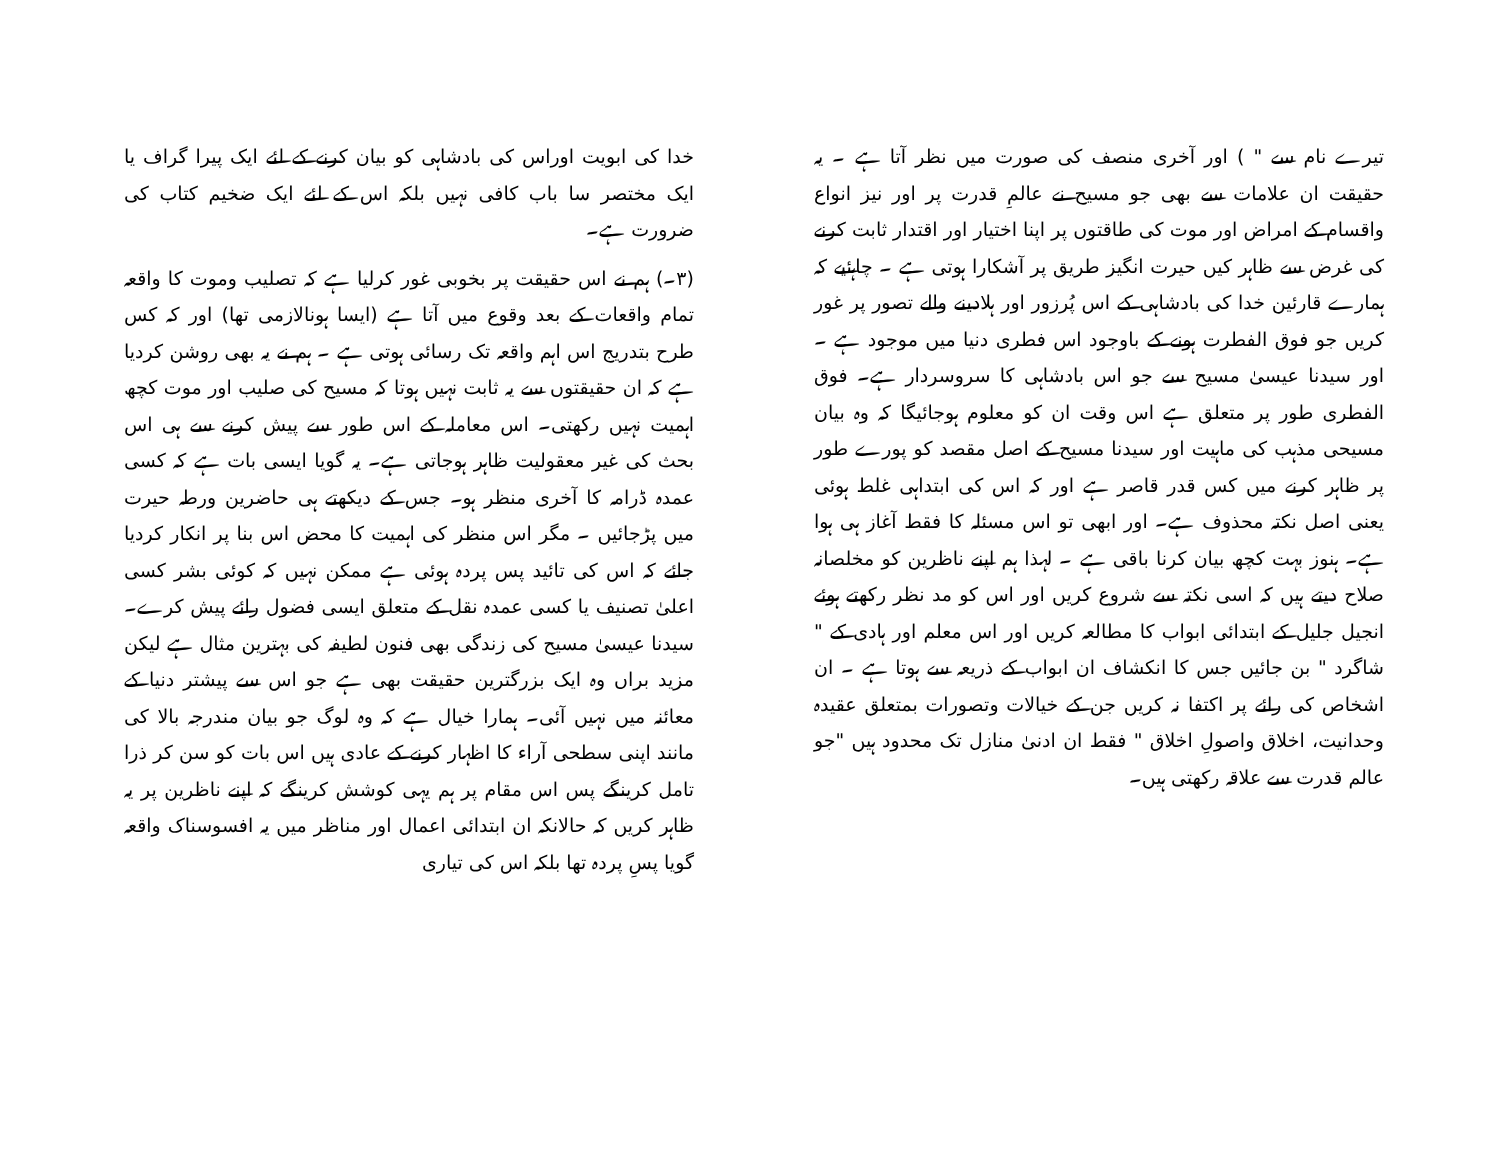تیرے نام سے " ) اور آخری منصف کی صورت میں نظر آتا ہے ۔ یہ حقیقت ان علامات سے بھی جو مسیح نے عالمِ قدرت پر اور نیز انواع واقسام کے امراض اور موت کی طاقتوں پر اپنا اختیار اور اقتدار ثابت کرنے کی غرض سے ظاہر کیں حیرت انگیز طریق پر آشکارا ہوتی ہے ۔ چاہئیے کہ ہمارے قارئین خدا کی بادشاہی کے اس پُرزور اور ہلادینے والے تصور پر غور کریں جو فوق الفطرت ہونے کے باوجود اس فطری دنیا میں موجود ہے ۔ اور سیدنا عیسیٰ مسیح سے جو اس بادشاہی کا سروسردار ہے۔ فوق الفطری طور پر متعلق ہے اس وقت ان کو معلوم ہوجائیگا کہ وہ بیان مسیحی مذہب کی ماہیت اور سیدنا مسیح کے اصل مقصد کو پورے طور پر ظاہر کرنے میں کس قدر قاصر ہے اور کہ اس کی ابتداہی غلط ہوئی یعنی اصل نکتہ محذوف ہے۔ اور ابھی تو اس مسئلہ کا فقط آغاز ہی ہوا ہے۔ ہنوز بہت کچھ بیان کرنا باقی ہے ۔ لہذا ہم اپنے ناظرین کو مخلصانہ صلاح دیتے ہیں کہ اسی نکتہ سے شروع کریں اور اس کو مد نظر رکھتے ہوئے انجیل جلیل کے ابتدائی ابواب کا مطالعہ کریں اور اس معلم اور ہادی کے " شاگرد " بن جائیں جس کا انکشاف ان ابواب کے ذریعہ سے ہوتا ہے ۔ ان اشخاص کی رائے پر اکتفا نہ کریں جن کے خیالات وتصورات بمتعلق عقیدہ وحدانیت، اخلاق واصولِ اخلاق " فقط ان ادنیٰ منازل تک محدود ہیں "جو عالم قدرت سے علاقہ رکھتی ہیں۔
خدا کی ابویت اوراس کی بادشاہی کو بیان کرنے کے لئے ایک پیرا گراف یا ایک مختصر سا باب کافی نہیں بلکہ اس کے لئے ایک ضخیم کتاب کی ضرورت ہے۔
(۳۔) ہم نے اس حقیقت پر بخوبی غور کرلیا ہے کہ تصلیب وموت کا واقعہ تمام واقعات کے بعد وقوع میں آتا ہے (ایسا ہونالازمی تھا) اور کہ کس طرح بتدریج اس اہم واقعہ تک رسائی ہوتی ہے ۔ ہم نے یہ بھی روشن کردیا ہے کہ ان حقیقتوں سے یہ ثابت نہیں ہوتا کہ مسیح کی صلیب اور موت کچھ اہمیت نہیں رکھتی۔ اس معاملہ کے اس طور سے پیش کرنے سے ہی اس بحث کی غیر معقولیت ظاہر ہوجاتی ہے۔ یہ گویا ایسی بات ہے کہ کسی عمدہ ڈرامہ کا آخری منظر ہو۔ جس کے دیکھتے ہی حاضرین ورطہ حیرت میں پڑجائیں ۔ مگر اس منظر کی اہمیت کا محض اس بنا پر انکار کردیا جائے کہ اس کی تائید پس پردہ ہوئی ہے ممکن نہیں کہ کوئی بشر کسی اعلیٰ تصنیف یا کسی عمدہ نقل کے متعلق ایسی فضول رائے پیش کرے۔ سیدنا عیسیٰ مسیح کی زندگی بھی فنون لطیفہ کی بہترین مثال ہے لیکن مزید براں وہ ایک بزرگترین حقیقت بھی ہے جو اس سے پیشتر دنیا کے معائنہ میں نہیں آئی۔ ہمارا خیال ہے کہ وہ لوگ جو بیان مندرجہ بالا کی مانند اپنی سطحی آراء کا اظہار کرنے کے عادی ہیں اس بات کو سن کر ذرا تامل کرینگے پس اس مقام پر ہم یہی کوشش کرینگے کہ اپنے ناظرین پر یہ ظاہر کریں کہ حالانکہ ان ابتدائی اعمال اور مناظر میں یہ افسوسناک واقعہ گویا پسِ پردہ تھا بلکہ اس کی تیاری